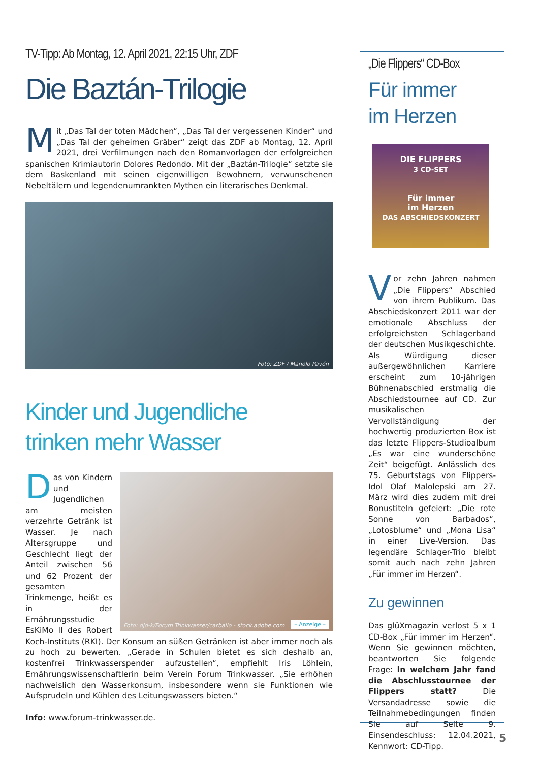TV-Tipp: Ab Montag, 12. April 2021, 22:15 Uhr, ZDF
Die Baztán-Trilogie
Mit „Das Tal der toten Mädchen“, „Das Tal der vergessenen Kinder“ und „Das Tal der geheimen Gräber“ zeigt das ZDF ab Montag, 12. April 2021, drei Verfilmungen nach den Romanvorlagen der erfolgreichen spanischen Krimiautorin Dolores Redondo. Mit der „Baztán-Trilogie“ setzte sie dem Baskenland mit seinen eigenwilligen Bewohnern, verwunschenen Nebeltälern und legendenumrankten Mythen ein literarisches Denkmal.
Foto: ZDF / Manolo Pavón
Kinder und Jugendliche
trinken mehr Wasser
Foto: djd-k/Forum Trinkwasser/carballo - stock.adobe.com – Anzeige –
Das von Kindern und Jugendlichen am meisten verzehrte Getränk ist Wasser. Je nach Altersgruppe und Geschlecht liegt der Anteil zwischen 56 und 62 Prozent der gesamten Trinkmenge, heißt es in der Ernährungsstudie EsKiMo II des Robert Koch-Instituts (RKI). Der Konsum an süßen Getränken ist aber immer noch als zu hoch zu bewerten. „Gerade in Schulen bietet es sich deshalb an, kostenfrei Trinkwasserspender aufzustellen“, empfiehlt Iris Löhlein, Ernährungswissenschaftlerin beim Verein Forum Trinkwasser. „Sie erhöhen nachweislich den Wasserkonsum, insbesondere wenn sie Funktionen wie Aufsprudeln und Kühlen des Leitungswassers bieten.“
Info: www.forum-trinkwasser.de.
„Die Flippers“ CD-Box
Für immer
im Herzen
DIE FLIPPERS
3 CD-SET
Für immer
im Herzen
DAS ABSCHIEDSKONZERT
Vor zehn Jahren nahmen „Die Flippers“ Abschied von ihrem Publikum. Das Abschiedskonzert 2011 war der emotionale Abschluss der erfolgreichsten Schlagerband der deutschen Musikgeschichte. Als Würdigung dieser außergewöhnlichen Karriere erscheint zum 10-jährigen Bühnenabschied erstmalig die Abschiedstournee auf CD. Zur musikalischen Vervollständigung der hochwertig produzierten Box ist das letzte Flippers-Studioalbum „Es war eine wunderschöne Zeit“ beigefügt. Anlässlich des 75. Geburtstags von Flippers-Idol Olaf Malolepski am 27. März wird dies zudem mit drei Bonustiteln gefeiert: „Die rote Sonne von Barbados“, „Lotosblume“ und „Mona Lisa“ in einer Live-Version. Das legendäre Schlager-Trio bleibt somit auch nach zehn Jahren „Für immer im Herzen“.
Zu gewinnen
Das glüXmagazin verlost 5 x 1 CD-Box „Für immer im Herzen“. Wenn Sie gewinnen möchten, beantworten Sie folgende Frage: In welchem Jahr fand die Abschlusstournee der Flippers statt? Die Versandadresse sowie die Teilnahmebedingungen finden Sie auf Seite 9. Einsendeschluss: 12.04.2021, Kennwort: CD-Tipp.
5